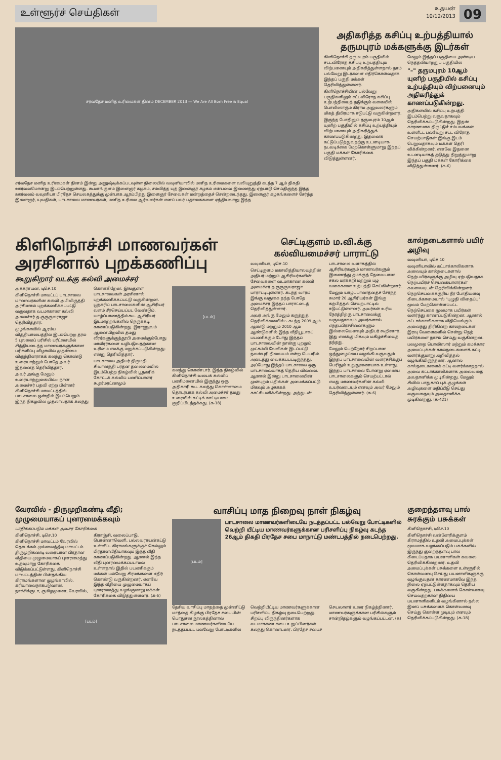உள்ளூர்ச் செய்திகள்
உதயன்
10/12/2013
09
சர்வதேச மனித உரிமைகள் தினம் DECEMBER 2013 — We Are All Born Free & Equal
சர்வதேச மனித உரிமைகள் தினம் இன்று அனுஷ்டிக்கப்படவுள்ள நிலையில் வவுனியாவில் மனித உரிமைகளை வலியுறுத்தி கடந்த 7 ஆம் திகதி ஊர்வலமொன்று இடம்பெற்றுள்ளது. கூமாங்குளம் இளைஞர் கழகம், சம்வித்த யுத் இளைஞர் கழகம் என்பவை இணைந்து ஏற்பாடு செய்திருந்த இந்த ஊர்வலம் வவுனியா பிரதேச செயலகத்துக்கு முன்பாக ஆரம்பித்து இளைஞர் சேவைகள் மன்றத்தைச் சென்றடைந்தது. இளைஞர் கழகங்களைச் சேர்ந்த இளைஞர், யுவதிகள், பாடசாலை மாணவர்கள், மனித உரிமை ஆர்வலர்கள் எனப் பலர் பதாகைகளை ஏந்தியவாறு இந்த
அதிகரித்த கசிப்பு உற்பத்தியால் தருமபுரம் மக்களுக்கு இடர்கள்
கிளிநொச்சி தருமபுரம் பகுதியில் சட்டவிரோத கசிப்பு உற்பத்தியும் விற்பனையும் அதிகரித்துள்ளதால் தாம் பல்வேறு இடர்களை எதிர்கொள்வதாக இந்தப் பகுதி மக்கள் தெரிவித்துள்ளனர்.
கிளிநொச்சியின் பல்வேறு பகுதிகளிலும் சட்டவிரோத கசிப்பு உற்பத்தியைத் தடுக்கும் வகையில் பொலிஸாரும் கிராம அலுவலர்களும் மிகத் தீவிரமாக ஈடுபட்டு வருகின்றனர்.
இருந்த போதிலும் தருமபுரம் 10ஆம் யுனிற் பகுதியில் கசிப்பு உற்பத்தியும் விற்பனையும் அதிகரித்துக் காணப்படுகின்றது. இதனைக் கட்டுப்படுத்துவதற்கு உடனடியாக நடவடிக்கை மேற்கொள்ளுமாறு இந்தப் பகுதி மக்கள் கோரிக்கை விடுத்துள்ளனர்.
மேலும் இந்தப் பகுதியை அண்டிய நெத்தலியாற்றுப் பகுதியில்
"–" தருமபுரம் 10ஆம் யுனிற் பகுதியில் கசிப்பு உற்பத்தியும் விற்பனையும் அதிகரித்துக் காணப்படுகின்றது.
அதிகளவில் கசிப்பு உற்பத்தி இடம்பெற்று வருவதாகவும் தெரிவிக்கப்படுகின்றது. இதன் காரணமாக திருட்டுச் சம்பவங்கள் உள்ளீட்ட பல்வேறு சட்ட விரோத செயற்பாடுகள் இங்கு இடம் பெறுவதாகவும் மக்கள் தெரி விக்கின்றனர். எனவே இதனை உடனடியாகத் தடுத்து நிறுத்துமாறு இந்தப் பகுதி மக்கள் கோரிக்கை விடுத்துள்ளனர். (க-6)
கிளிநொச்சி மாணவர்கள் அரசினால் புறக்கணிப்பு
கூறுகிறார் வடக்கு கல்வி அமைச்சர்
அக்கராயன், டிசெ.10
கிளிநொச்சி மாவட்டப் பாடசாலை மாணவர்களின் கல்வி அபிவிருத்தி அரசினால் புறக்கணிக்கப்பட்டு வருவதாக வடமாகாண கல்வி அமைச்சர் த.குருகுலராஜா தெரிவித்தார்.
முழங்காவில் ஆரம்ப வித்தியாலயத்தில் இடம்பெற்ற தரம் 5 புலமைப் பரிசில் பரீட்சையில் சித்தியடைந்த மாணவர்களுக்கான பரிசளிப்பு விழாவில் முதன்மை விருந்தினராகக் கலந்து கொண்டு உரையாற்றும் போதே அவர் இதனைத் தெரிவித்தார்.
அவர் அங்கு மேலும் உரையாற்றுகையில்:- நான் அமைச்சர் பதவி ஏற்ற பின்னர் கிளிநொச்சி மாவட்டத்தில் பாடசாலை ஒன்றில் இடம்பெறும் இந்த நிகழ்வில் முதலாவதாக கலந்து கொள்கிறேன். இங்குள்ள பாடசாலைகள் அரசினால் புறக்கணிக்கப்பட்டு வருகின்றன. பூநகரிப் பாடசாலைகளின் ஆசிரியர் வளம் சீர்செய்யப்பட வேண்டும். யாழ்ப்பாணத்தில்கூட ஆசிரியர் இடமாற்றங்களில் நெருக்கடி காணப்படுகின்றது. இராணுவம் ஆனையிறவில் தமது வீரர்களுக்குத்தூபி அமைக்கும்போது மாவீரர்களை வழிபடுவதற்கான உரிமை எமக்கு மறுக்கப்படுகின்றது- என்று தெரிவித்தார்.
பாடசாலை அதிபர் திருமதி சிவானந்தி பரதன் தலைமையில் இடம்பெற்ற நிகழ்வில் பூநகரிக் கோட்டக் கல்விப் பணிப்பாளர் சு.தர்மரட்ணமும்
[படம்]
கலந்து கொண்டார். இந்த நிகழ்வில் கிளிநொச்சி வலயக் கல்விப் பணிமனையில் இருந்து ஒரு அதிகாரி கூட கலந்து கொள்ளாமை தொடர்பாக கல்வி அமைச்சர் தமது உரையில் சுட்டிக் காட்டியமை குறிப்பிடத்தக்கது. (க-18)
செட்டிகுளம் ம.வி.க்கு கல்வியமைச்சர் பாராட்டு
வவுனியா, டிசெ.10
செட்டிகுளம் மகாவித்தியாலயத்தின் அதிபர் மற்றும் ஆசிரியர்களின் சேவைகளை வடமாகாண கல்வி அமைச்சர் த.குருகுலராஜா பாராட்டியுள்ளார். கடந்த வாரம் இங்கு வருகை தந்த போதே அமைச்சர் இந்தப் பாராட்டைத் தெரிவித்துள்ளார்.
அவர் அங்கு மேலும் கருத்துத் தெரிவிக்கையில்:- கடந்த 2009 ஆம் ஆண்டு மற்றும் 2010 ஆம் ஆண்டுகளில் இந்த வீதியூடாகப் பயணிக்கும் போது இந்தப் பாடசாலையின் நான்கு புறமும் முட்கம்பி வேலிகள் இடப்பட்டு நலன்புரி நிலையம் என்ற பெயரில் அடைத்து வைக்கப்பட்டிருந்தது. அப்போது இந்தப் பாடசாலை ஒரு பாடசாலையாகத் தெரிய வில்லை. ஆனால் இன்று பாடசாலையின் முன்புறம் மதில்கள் அமைக்கப்பட்டு மிகவும் அழகாகக் காட்சியளிக்கின்றது. அத்துடன் பாடசாலை வளாகத்தில் ஆசிரியர்களும் மாணவர்களும் இணைந்து தமக்குத் தேவையான சகல மரக்கறி மற்றும் பழ வகைகளை உற்பத்தி செய்கின்றனர்.
மேலும் யாழ்ப்பாணத்தைச் சேர்ந்த சுமார் 20 ஆசிரியர்கள் இங்கு கற்பித்தல் செயற்பாட்டில் ஈடுபட்டுள்ளனர். அவர்கள் உரிய நேரத்திற்கு பாடசாலைக்கு வருவதாகவும் அவர்களால் எந்தப்பிரச்சினைகளும் இல்லையெனவும் அதிபர் கூறினார். இது எனக்கு மிகவும் மகிழ்ச்சியைத் தந்தது.
மேலும் பெற்றோர் சிறப்பான ஒத்துழைப்பை வழங்கி வருவதும் இந்தப் பாடசாலையின் வளர்ச்சிக்குப் பெரிதும் உறுதுணையாக உள்ளது. இந்தப் பாடசாலை போன்று ஏனைய பாடசாலைகளும் செயற்பட்டால் எமது மாணவர்களின் கல்வி உயர்வடையும் எனவும் அவர் மேலும் தெரிவித்துள்ளார். (க-6)
கால்நடைகளால் பயிர் அழிவு
வவுனியா, டிசெ.10
வவுனியாவில் கட்டாக்காலிகளாக அலையும் கால்நடைகளால் நெற்பயிர்களுக்கு அழிவு ஏற்படுவதாக நெற்பயிர்ச் செய்கையாளர்கள் கவலையுடன் தெரிவிக்கின்றனர். நெற்செய்கைக்குரிய நீர் போதியளவு கிடைக்காமையால் "புழுதி விதைப்பு" மூலம் மேற்கொள்ளப்பட்ட நெற்செய்கை மூலமாக பயிர்கள் வளர்ந்து காணப்படுகின்றன. ஆனால் கட்டாக்காலிகளாக வீதியெங்கும் அலைந்து திரிகின்ற கால்நடைகள் இரவு வேளைகளில் சென்று நெற் பயிர்களை நாசம் செய்து வருகின்றன.
பலமுறை பொலிஸார் மற்றும் கமக்கார அமைப்புக்கள் கால்நடைகளைக் கட்டி வளர்க்குமாறு அறிவித்தல் வழங்கியிருந்தனர். ஆனால் கால்நடைகளைக் கட்டி வளர்க்காததால் அவை கட்டாக்காலிகளாக அலைவதை அவதானிக்க முடிகின்றது. மேலும் சிவில் பாதுகாப் புக் குழுக்கள் அழிவுகளை மதிப்பீடு செய்து வருவதையும் அவதானிக்க முடிகின்றது. (க-421)
வேரவில் - திருமுறிகண்டி வீதி; முழுமையாகப் புனரமைக்கவும்
பாதிக்கப்படும் மக்கள் அவசர கோரிக்கை
கிளிநொச்சி, டிசெ.10
கிளிநொச்சி மாவட்டம் வேரவில் தொடக்கம் முல்லைத்தீவு மாவட்டம் திருமுறிகண்டி வரையான பிரதான வீதியை முழுமையாகப் புனரமைத்து உதவுமாறு கோரிக்கை விடுக்கப்பட்டுள்ளது. கிளிநொச்சி மாவட்டத்தின் பின்தங்கிய கிராமங்களான முழங்காவில், கரியாலைநாகபடுவான், நாச்சிக்குடா, குமிழமுனை, வேரவில், கிராஞ்சி, வலைப்பாடு, பொன்னாவெளி, பல்லவராயன்கட்டு உள்ளீட்ட கிராமங்களுக்குச் செல்லும் பிரதானவீதியாகவும் இந்த வீதி காணப்படுகின்றது. ஆனால் இந்த வீதி புனரமைக்கப்படாமல் உள்ளதால் இதில் பயணிக்கும் மக்கள் பல்வேறு சிரமங்களை எதிர் கொண்டு வருகின்றனர். எனவே இந்த வீதியை முழுமையாகப் புனரமைத்து வழங்குமாறு மக்கள் கோரிக்கை விடுத்துள்ளனர். (க-6)
[படம்]
வாசிப்பு மாத நிறைவு நாள் நிகழ்வு
[படம்]
பாடசாலை மாணவர்களிடையே நடத்தப்பட்ட பல்வேறு போட்டிகளில் வெற்றி யீட்டிய மாணவர்களுக்கான பரிசளிப்பு நிகழ்வு கடந்த 26ஆம் திகதி பிரதேச சபை மாநாட்டு மண்டபத்தில் நடைபெற்றது.
தேசிய வாசிப்பு மாதத்தை முன்னிட்டு மாந்தை கிழக்கு பிரதேச சபையின் பொதுசன நூலகத்தினால் பாடசாலை மாணவர்களிடையே நடத்தப்பட்ட பல்வேறு போட்டிகளில் வெற்றியீட்டிய மாணவர்களுக்கான பரிசளிப்பு நிகழ்வு நடைபெற்றது. சிறப்பு விருந்தினர்களாக வடமாகாண சபை உறுப்பினர்கள் கலந்து கொண்டனர். பிரதேச சபைச் செயலாளர் உரை நிகழ்த்தினார். மாணவர்களுக்கான பரிசில்களும் சான்றிதழ்களும் வழங்கப்பட்டன. (க)
குறைந்தளவு பால் சுரக்கும் பசுக்கள்
கிளிநொச்சி, டிசெ.10
கிளிநொச்சி வன்னேரிக்குளம் கிராமத்தில் உதவி அமைப்புக்கள் மூலமாக வழங்கப்படும் பசுக்களில் இருந்து குறைந்தளவு பால் கிடைப்பதாக பயனாளிகள் கவலை தெரிவிக்கின்றனர். உதவி அமைப்புக்கள் பசுக்களை உள்ளூரில் கொள்வனவு செய்து பயனாளிகளுக்கு வழங்குவதன் காரணமாகவே இந்த நிலை ஏற்பட்டுள்ளதாகவும் தெரிய வருகின்றது. பசுக்களைக் கொள்வனவு செய்வதற்கான நிதியை பயனாளிகளிடம் வழங்கினால் நல்ல இனப் பசுக்களைக் கொள்வனவு செய்து கொள்ள முடியும் எனவும் தெரிவிக்கப்படுகின்றது. (க-18)